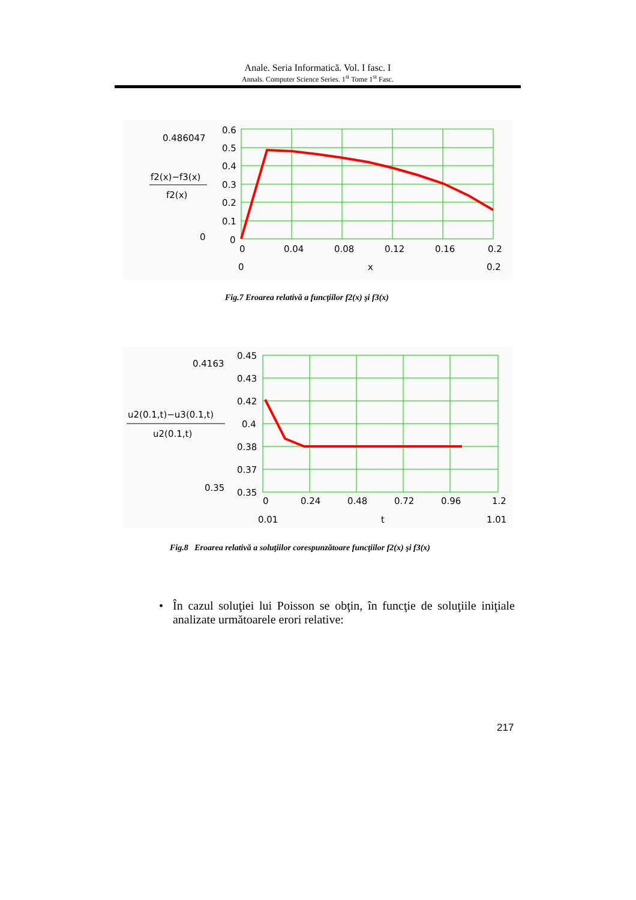Anale. Seria Informatică. Vol. I fasc. I
Annals. Computer Science Series. 1<sup>st</sup> Tome 1<sup>st</sup> Fasc.
0.486047
f2(x)−f3(x)
f2(x)
0
0.6
0.5
0.4
0.3
0.2
0.1
0
0
0.04
0.08
0.12
0.16
0.2
0
x
0.2
Fig.7 Eroarea relativă a funcţiilor f2(x) şi f3(x)
0.4163
u2(0.1,t)−u3(0.1,t)
u2(0.1,t)
0.35
0.45
0.43
0.42
0.4
0.38
0.37
0.35
0
0.24
0.48
0.72
0.96
1.2
0.01
t
1.01
Fig.8 Eroarea relativă a soluţiilor corespunzătoare funcţiilor f2(x) şi f3(x)
• În cazul soluţiei lui Poisson se obţin, în funcţie de soluţiile iniţiale analizate următoarele erori relative:
217